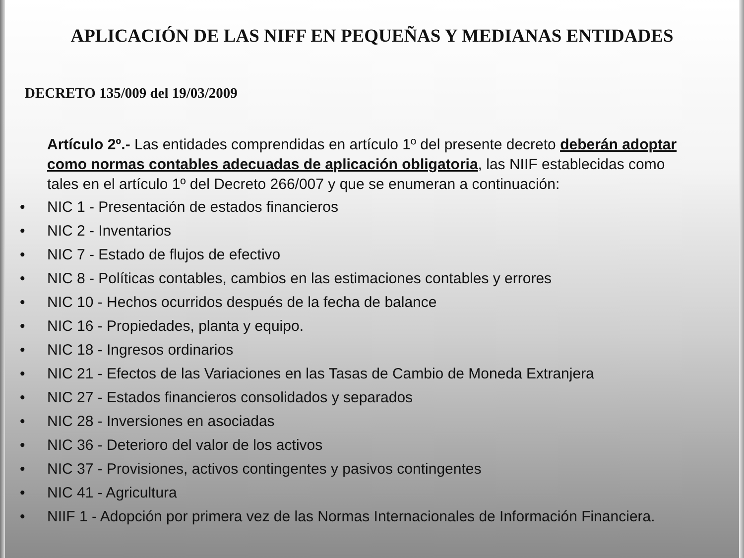APLICACIÓN DE LAS NIFF EN PEQUEÑAS Y MEDIANAS ENTIDADES
DECRETO 135/009 del 19/03/2009
Artículo 2º.- Las entidades comprendidas en artículo 1º del presente decreto deberán adoptar como normas contables adecuadas de aplicación obligatoria, las NIIF establecidas como tales en el artículo 1º del Decreto 266/007 y que se enumeran a continuación:
• NIC 1 - Presentación de estados financieros
• NIC 2 - Inventarios
• NIC 7 - Estado de flujos de efectivo
• NIC 8 - Políticas contables, cambios en las estimaciones contables y errores
• NIC 10 - Hechos ocurridos después de la fecha de balance
• NIC 16 - Propiedades, planta y equipo.
• NIC 18 - Ingresos ordinarios
• NIC 21 - Efectos de las Variaciones en las Tasas de Cambio de Moneda Extranjera
• NIC 27 - Estados financieros consolidados y separados
• NIC 28 - Inversiones en asociadas
• NIC 36 - Deterioro del valor de los activos
• NIC 37 - Provisiones, activos contingentes y pasivos contingentes
• NIC 41 - Agricultura
• NIIF 1 - Adopción por primera vez de las Normas Internacionales de Información Financiera.